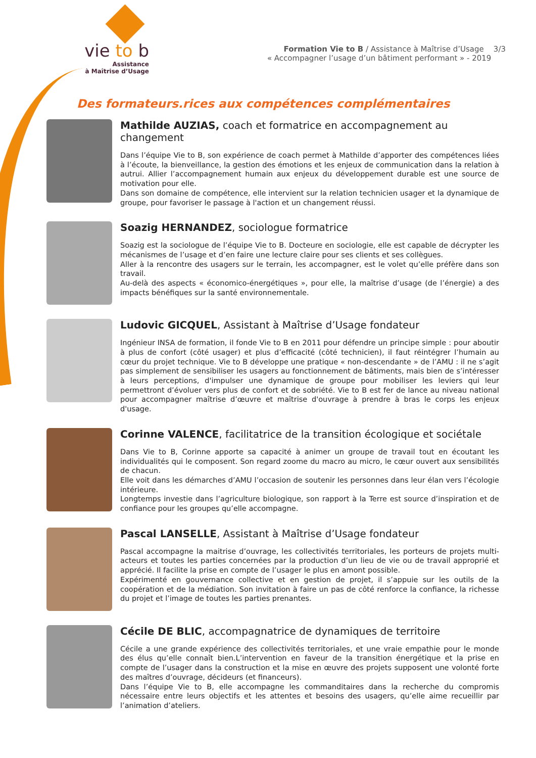vie to b
Assistance
à Maîtrise d’Usage
Formation Vie to B / Assistance à Maîtrise d’Usage 3/3
« Accompagner l’usage d’un bâtiment performant » - 2019
Des formateurs.rices aux compétences complémentaires
Mathilde AUZIAS, coach et formatrice en accompagnement au changement
Dans l’équipe Vie to B, son expérience de coach permet à Mathilde d’apporter des compétences liées à l’écoute, la bienveillance, la gestion des émotions et les enjeux de communication dans la relation à autrui. Allier l’accompagnement humain aux enjeux du développement durable est une source de motivation pour elle.
Dans son domaine de compétence, elle intervient sur la relation technicien usager et la dynamique de groupe, pour favoriser le passage à l'action et un changement réussi.
Soazig HERNANDEZ, sociologue formatrice
Soazig est la sociologue de l’équipe Vie to B. Docteure en sociologie, elle est capable de décrypter les mécanismes de l’usage et d’en faire une lecture claire pour ses clients et ses collègues.
Aller à la rencontre des usagers sur le terrain, les accompagner, est le volet qu’elle préfère dans son travail.
Au-delà des aspects « économico-énergétiques », pour elle, la maîtrise d’usage (de l’énergie) a des impacts bénéfiques sur la santé environnementale.
Ludovic GICQUEL, Assistant à Maîtrise d’Usage fondateur
Ingénieur INSA de formation, il fonde Vie to B en 2011 pour défendre un principe simple : pour aboutir à plus de confort (côté usager) et plus d’efficacité (côté technicien), il faut réintégrer l’humain au cœur du projet technique. Vie to B développe une pratique « non-descendante » de l’AMU : il ne s’agit pas simplement de sensibiliser les usagers au fonctionnement de bâtiments, mais bien de s’intéresser à leurs perceptions, d'impulser une dynamique de groupe pour mobiliser les leviers qui leur permettront d’évoluer vers plus de confort et de sobriété. Vie to B est fer de lance au niveau national pour accompagner maîtrise d’œuvre et maîtrise d'ouvrage à prendre à bras le corps les enjeux d'usage.
Corinne VALENCE, facilitatrice de la transition écologique et sociétale
Dans Vie to B, Corinne apporte sa capacité à animer un groupe de travail tout en écoutant les individualités qui le composent. Son regard zoome du macro au micro, le cœur ouvert aux sensibilités de chacun.
Elle voit dans les démarches d’AMU l’occasion de soutenir les personnes dans leur élan vers l’écologie intérieure.
Longtemps investie dans l’agriculture biologique, son rapport à la Terre est source d’inspiration et de confiance pour les groupes qu’elle accompagne.
Pascal LANSELLE, Assistant à Maîtrise d’Usage fondateur
Pascal accompagne la maitrise d’ouvrage, les collectivités territoriales, les porteurs de projets multi-acteurs et toutes les parties concernées par la production d’un lieu de vie ou de travail approprié et apprécié. Il facilite la prise en compte de l’usager le plus en amont possible.
Expérimenté en gouvernance collective et en gestion de projet, il s’appuie sur les outils de la coopération et de la médiation. Son invitation à faire un pas de côté renforce la confiance, la richesse du projet et l’image de toutes les parties prenantes.
Cécile DE BLIC, accompagnatrice de dynamiques de territoire
Cécile a une grande expérience des collectivités territoriales, et une vraie empathie pour le monde des élus qu’elle connaît bien.L’intervention en faveur de la transition énergétique et la prise en compte de l’usager dans la construction et la mise en œuvre des projets supposent une volonté forte des maîtres d’ouvrage, décideurs (et financeurs).
Dans l’équipe Vie to B, elle accompagne les commanditaires dans la recherche du compromis nécessaire entre leurs objectifs et les attentes et besoins des usagers, qu’elle aime recueillir par l’animation d’ateliers.